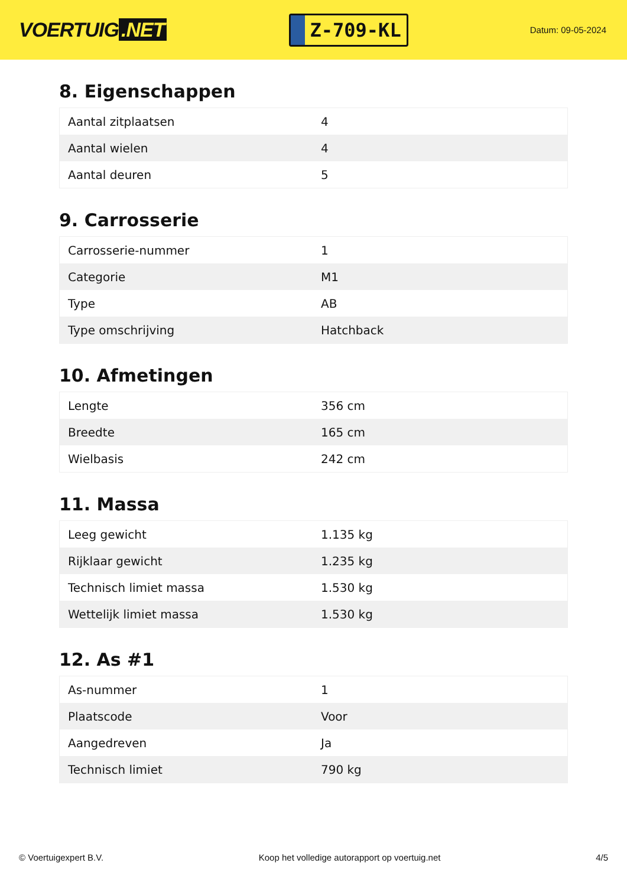VOERTUIG.NET
Z-709-KL
Datum: 09-05-2024
8. Eigenschappen
| Aantal zitplaatsen | 4 |
| Aantal wielen | 4 |
| Aantal deuren | 5 |
9. Carrosserie
| Carrosserie-nummer | 1 |
| Categorie | M1 |
| Type | AB |
| Type omschrijving | Hatchback |
10. Afmetingen
| Lengte | 356 cm |
| Breedte | 165 cm |
| Wielbasis | 242 cm |
11. Massa
| Leeg gewicht | 1.135 kg |
| Rijklaar gewicht | 1.235 kg |
| Technisch limiet massa | 1.530 kg |
| Wettelijk limiet massa | 1.530 kg |
12. As #1
| As-nummer | 1 |
| Plaatscode | Voor |
| Aangedreven | Ja |
| Technisch limiet | 790 kg |
© Voertuigexpert B.V. Koop het volledige autorapport op voertuig.net 4/5